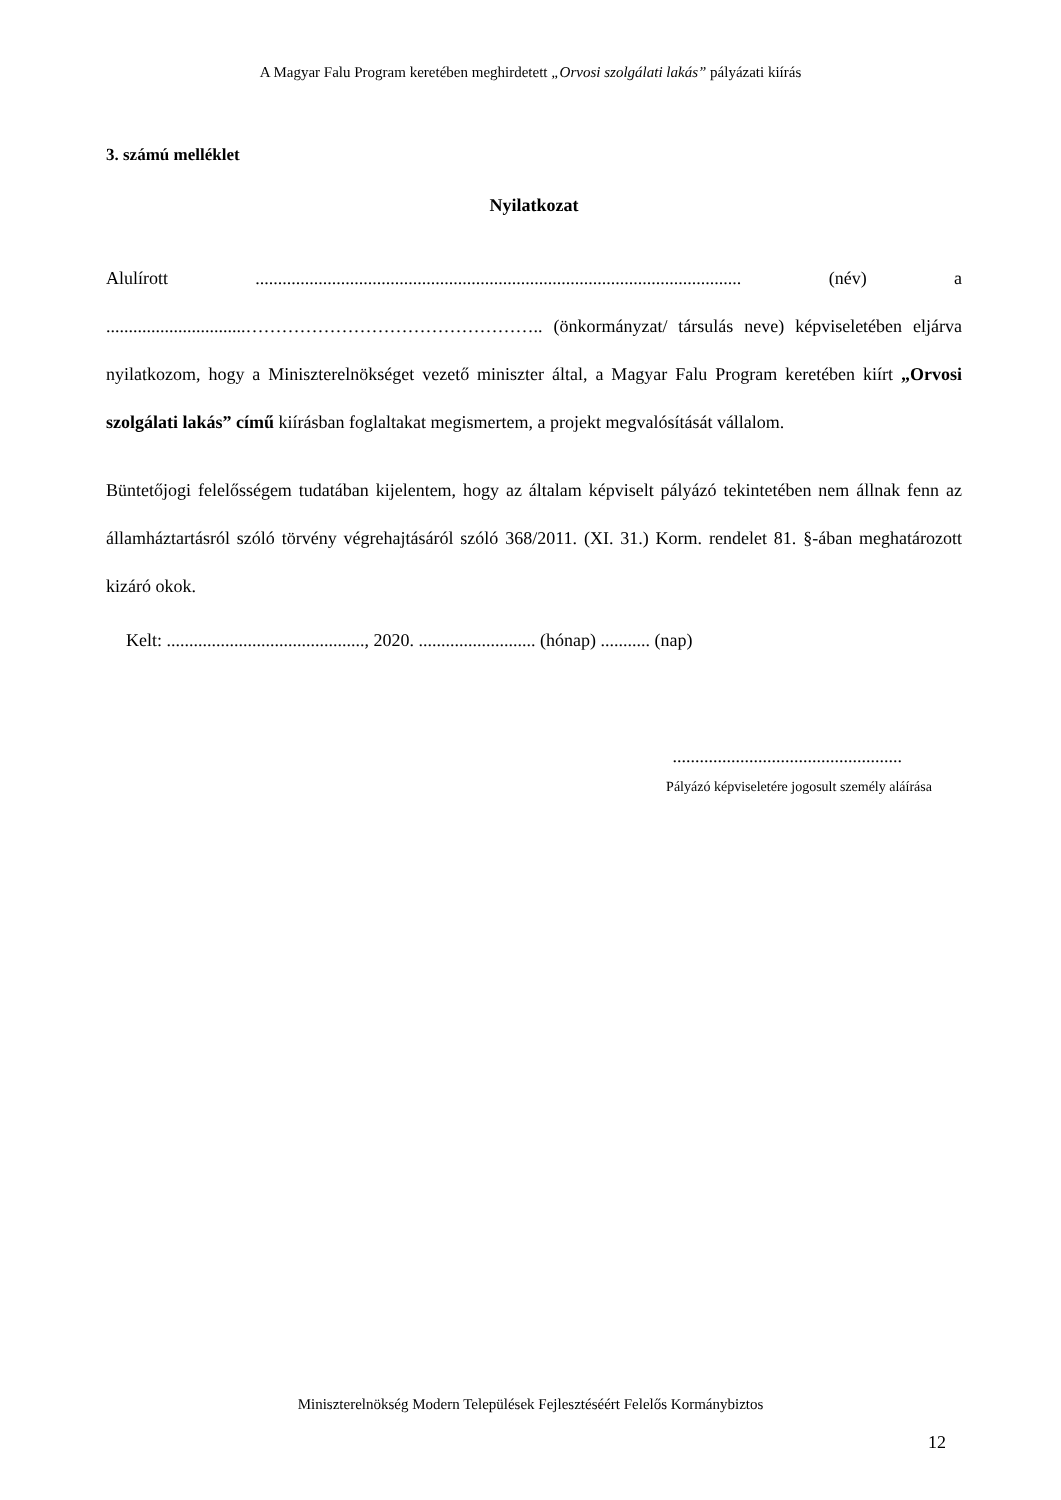A Magyar Falu Program keretében meghirdetett „Orvosi szolgálati lakás” pályázati kiírás
3. számú melléklet
Nyilatkozat
Alulírott ............................................................................................................ (név) a ...............................………………………………………….. (önkormányzat/ társulás neve) képviseletében eljárva nyilatkozom, hogy a Miniszterelnökséget vezető miniszter által, a Magyar Falu Program keretében kiírt „Orvosi szolgálati lakás” című kiírásban foglaltakat megismertem, a projekt megvalósítását vállalom.
Büntetőjogi felelősségem tudatában kijelentem, hogy az általam képviselt pályázó tekintetében nem állnak fenn az államháztartásról szóló törvény végrehajtásáról szóló 368/2011. (XI. 31.) Korm. rendelet 81. §-ában meghatározott kizáró okok.
Kelt: ............................................, 2020. .......................... (hónap) ........... (nap)
...................................................
Pályázó képviseletére jogosult személy aláírása
Miniszterelnökség Modern Települések Fejlesztéséért Felelős Kormánybiztos
12